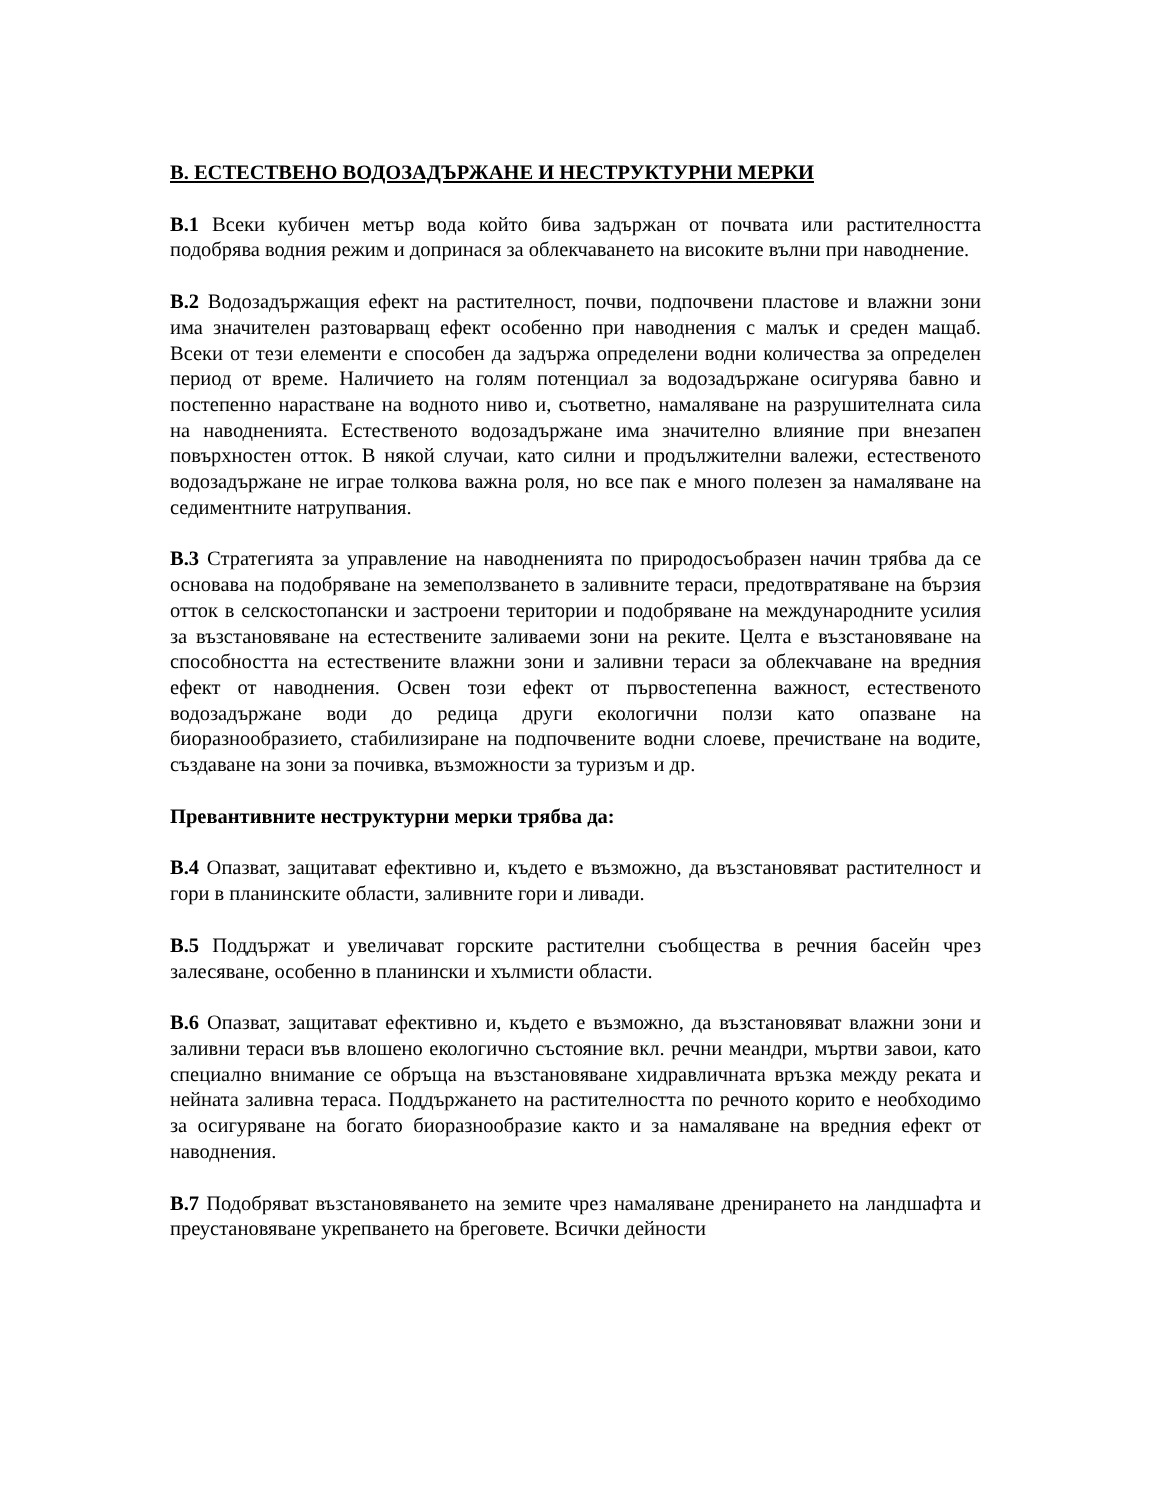В. ЕСТЕСТВЕНО ВОДОЗАДЪРЖАНЕ И НЕСТРУКТУРНИ МЕРКИ
В.1 Всеки кубичен метър вода който бива задържан от почвата или растителността подобрява водния режим и допринася за облекчаването на високите вълни при наводнение.
В.2 Водозадържащия ефект на растителност, почви, подпочвени пластове и влажни зони има значителен разтоварващ ефект особенно при наводнения с малък и среден мащаб. Всеки от тези елементи е способен да задържа определени водни количества за определен период от време. Наличието на голям потенциал за водозадържане осигурява бавно и постепенно нарастване на водното ниво и, съответно, намаляване на разрушителната сила на наводненията. Естественото водозадържане има значително влияние при внезапен повърхностен отток. В някой случаи, като силни и продължителни валежи, естественото водозадържане не играе толкова важна роля, но все пак е много полезен за намаляване на седиментните натрупвания.
В.3 Стратегията за управление на наводненията по природосъобразен начин трябва да се основава на подобряване на земеползването в заливните тераси, предотвратяване на бързия отток в селскостопански и застроени територии и подобряване на международните усилия за възстановяване на естествените заливаеми зони на реките. Целта е възстановяване на способността на естествените влажни зони и заливни тераси за облекчаване на вредния ефект от наводнения. Освен този ефект от първостепенна важност, естественото водозадържане води до редица други екологични ползи като опазване на биоразнообразието, стабилизиране на подпочвените водни слоеве, пречистване на водите, създаване на зони за почивка, възможности за туризъм и др.
Превантивните неструктурни мерки трябва да:
В.4 Опазват, защитават ефективно и, където е възможно, да възстановяват растителност и гори в планинските области, заливните гори и ливади.
В.5 Поддържат и увеличават горските растителни съобщества в речния басейн чрез залесяване, особенно в планински и хълмисти области.
В.6 Опазват, защитават ефективно и, където е възможно, да възстановяват влажни зони и заливни тераси във влошено екологично състояние вкл. речни меандри, мъртви завои, като специално внимание се обръща на възстановяване хидравличната връзка между реката и нейната заливна тераса. Поддържането на растителността по речното корито е необходимо за осигуряване на богато биоразнообразие както и за намаляване на вредния ефект от наводнения.
В.7 Подобряват възстановяването на земите чрез намаляване дренирането на ландшафта и преустановяване укрепването на бреговете. Всички дейности